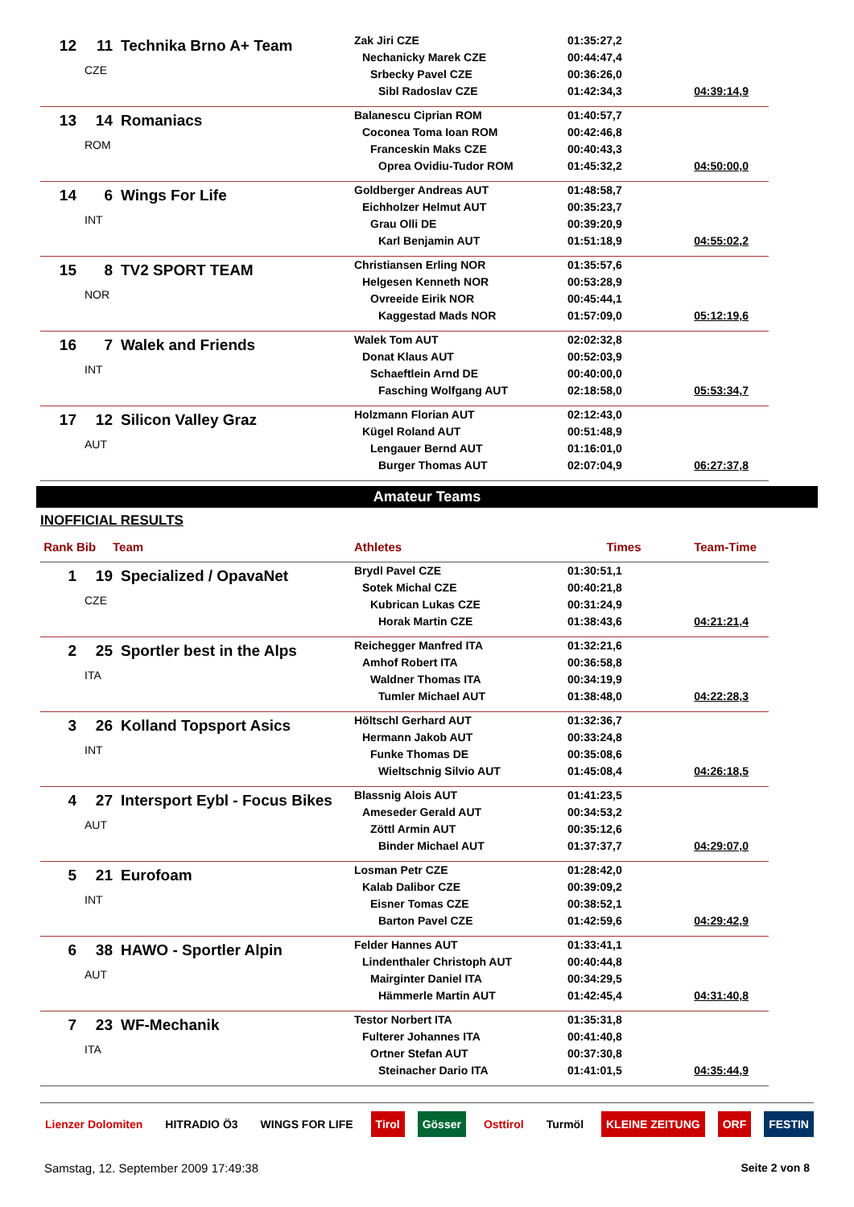| 12 | 11 | Technika Brno A+ Team CZE | Zak Jiri CZE Nechanicky Marek CZE Srbecky Pavel CZE Sibl Radoslav CZE | 01:35:27,2 00:44:47,4 00:36:26,0 01:42:34,3 | 04:39:14,9 |
| 13 | 14 | Romaniacs ROM | Balanescu Ciprian ROM Coconea Toma Ioan ROM Franceskin Maks CZE Oprea Ovidiu-Tudor ROM | 01:40:57,7 00:42:46,8 00:40:43,3 01:45:32,2 | 04:50:00,0 |
| 14 | 6 | Wings For Life INT | Goldberger Andreas AUT Eichholzer Helmut AUT Grau Olli DE Karl Benjamin AUT | 01:48:58,7 00:35:23,7 00:39:20,9 01:51:18,9 | 04:55:02,2 |
| 15 | 8 | TV2 SPORT TEAM NOR | Christiansen Erling NOR Helgesen Kenneth NOR Ovreeide Eirik NOR Kaggestad Mads NOR | 01:35:57,6 00:53:28,9 00:45:44,1 01:57:09,0 | 05:12:19,6 |
| 16 | 7 | Walek and Friends INT | Walek Tom AUT Donat Klaus AUT Schaeftlein Arnd DE Fasching Wolfgang AUT | 02:02:32,8 00:52:03,9 00:40:00,0 02:18:58,0 | 05:53:34,7 |
| 17 | 12 | Silicon Valley Graz AUT | Holzmann Florian AUT Kügel Roland AUT Lengauer Bernd AUT Burger Thomas AUT | 02:12:43,0 00:51:48,9 01:16:01,0 02:07:04,9 | 06:27:37,8 |
Amateur Teams
INOFFICIAL RESULTS
| Rank | Bib | Team | Athletes | Times | Team-Time |
| --- | --- | --- | --- | --- | --- |
| 1 | 19 | Specialized / OpavaNet CZE | Brydl Pavel CZE Sotek Michal CZE Kubrican Lukas CZE Horak Martin CZE | 01:30:51,1 00:40:21,8 00:31:24,9 01:38:43,6 | 04:21:21,4 |
| 2 | 25 | Sportler best in the Alps ITA | Reichegger Manfred ITA Amhof Robert ITA Waldner Thomas ITA Tumler Michael AUT | 01:32:21,6 00:36:58,8 00:34:19,9 01:38:48,0 | 04:22:28,3 |
| 3 | 26 | Kolland Topsport Asics INT | Höltschl Gerhard AUT Hermann Jakob AUT Funke Thomas DE Wieltschnig Silvio AUT | 01:32:36,7 00:33:24,8 00:35:08,6 01:45:08,4 | 04:26:18,5 |
| 4 | 27 | Intersport Eybl - Focus Bikes AUT | Blassnig Alois AUT Ameseder Gerald AUT Zöttl Armin AUT Binder Michael AUT | 01:41:23,5 00:34:53,2 00:35:12,6 01:37:37,7 | 04:29:07,0 |
| 5 | 21 | Eurofoam INT | Losman Petr CZE Kalab Dalibor CZE Eisner Tomas CZE Barton Pavel CZE | 01:28:42,0 00:39:09,2 00:38:52,1 01:42:59,6 | 04:29:42,9 |
| 6 | 38 | HAWO - Sportler Alpin AUT | Felder Hannes AUT Lindenthaler Christoph AUT Mairginter Daniel ITA Hämmerle Martin AUT | 01:33:41,1 00:40:44,8 00:34:29,5 01:42:45,4 | 04:31:40,8 |
| 7 | 23 | WF-Mechanik ITA | Testor Norbert ITA Fulterer Johannes ITA Ortner Stefan AUT Steinacher Dario ITA | 01:35:31,8 00:41:40,8 00:37:30,8 01:41:01,5 | 04:35:44,9 |
Lienzer Dolomiten HITRADIO Ö3 WINGS FOR LIFE Tirol Gösser Osttirol Turmöl KLEINE ZEITUNG ORF FESTIN
Samstag, 12. September 2009 17:49:38 Seite 2 von 8